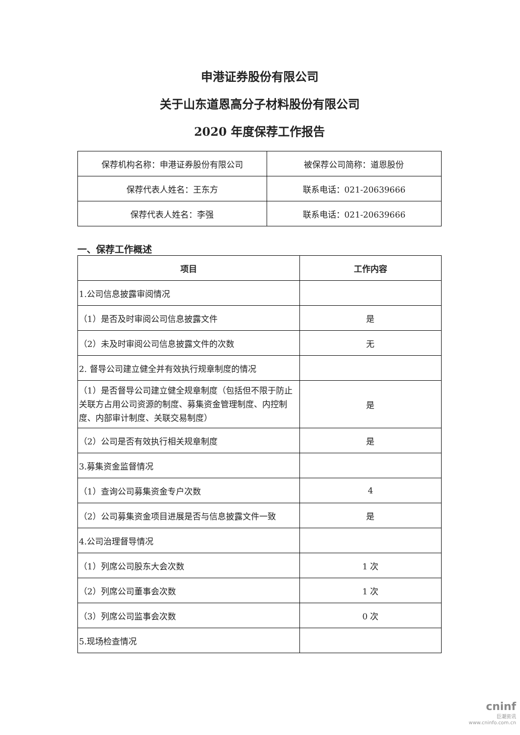申港证券股份有限公司
关于山东道恩高分子材料股份有限公司
2020 年度保荐工作报告
| 保荐机构名称：申港证券股份有限公司 | 被保荐公司简称：道恩股份 |
| 保荐代表人姓名：王东方 | 联系电话：021-20639666 |
| 保荐代表人姓名：李强 | 联系电话：021-20639666 |
一、保荐工作概述
| 项目 | 工作内容 |
| --- | --- |
| 1.公司信息披露审阅情况 | |
| （1）是否及时审阅公司信息披露文件 | 是 |
| （2）未及时审阅公司信息披露文件的次数 | 无 |
| 2. 督导公司建立健全并有效执行规章制度的情况 | |
| （1）是否督导公司建立健全规章制度（包括但不限于防止关联方占用公司资源的制度、募集资金管理制度、内控制度、内部审计制度、关联交易制度） | 是 |
| （2）公司是否有效执行相关规章制度 | 是 |
| 3.募集资金监督情况 | |
| （1）查询公司募集资金专户次数 | 4 |
| （2）公司募集资金项目进展是否与信息披露文件一致 | 是 |
| 4.公司治理督导情况 | |
| （1）列席公司股东大会次数 | 1 次 |
| （2）列席公司董事会次数 | 1 次 |
| （3）列席公司监事会次数 | 0 次 |
| 5.现场检查情况 | |
cninf
巨潮资讯
www.cninfo.com.cn